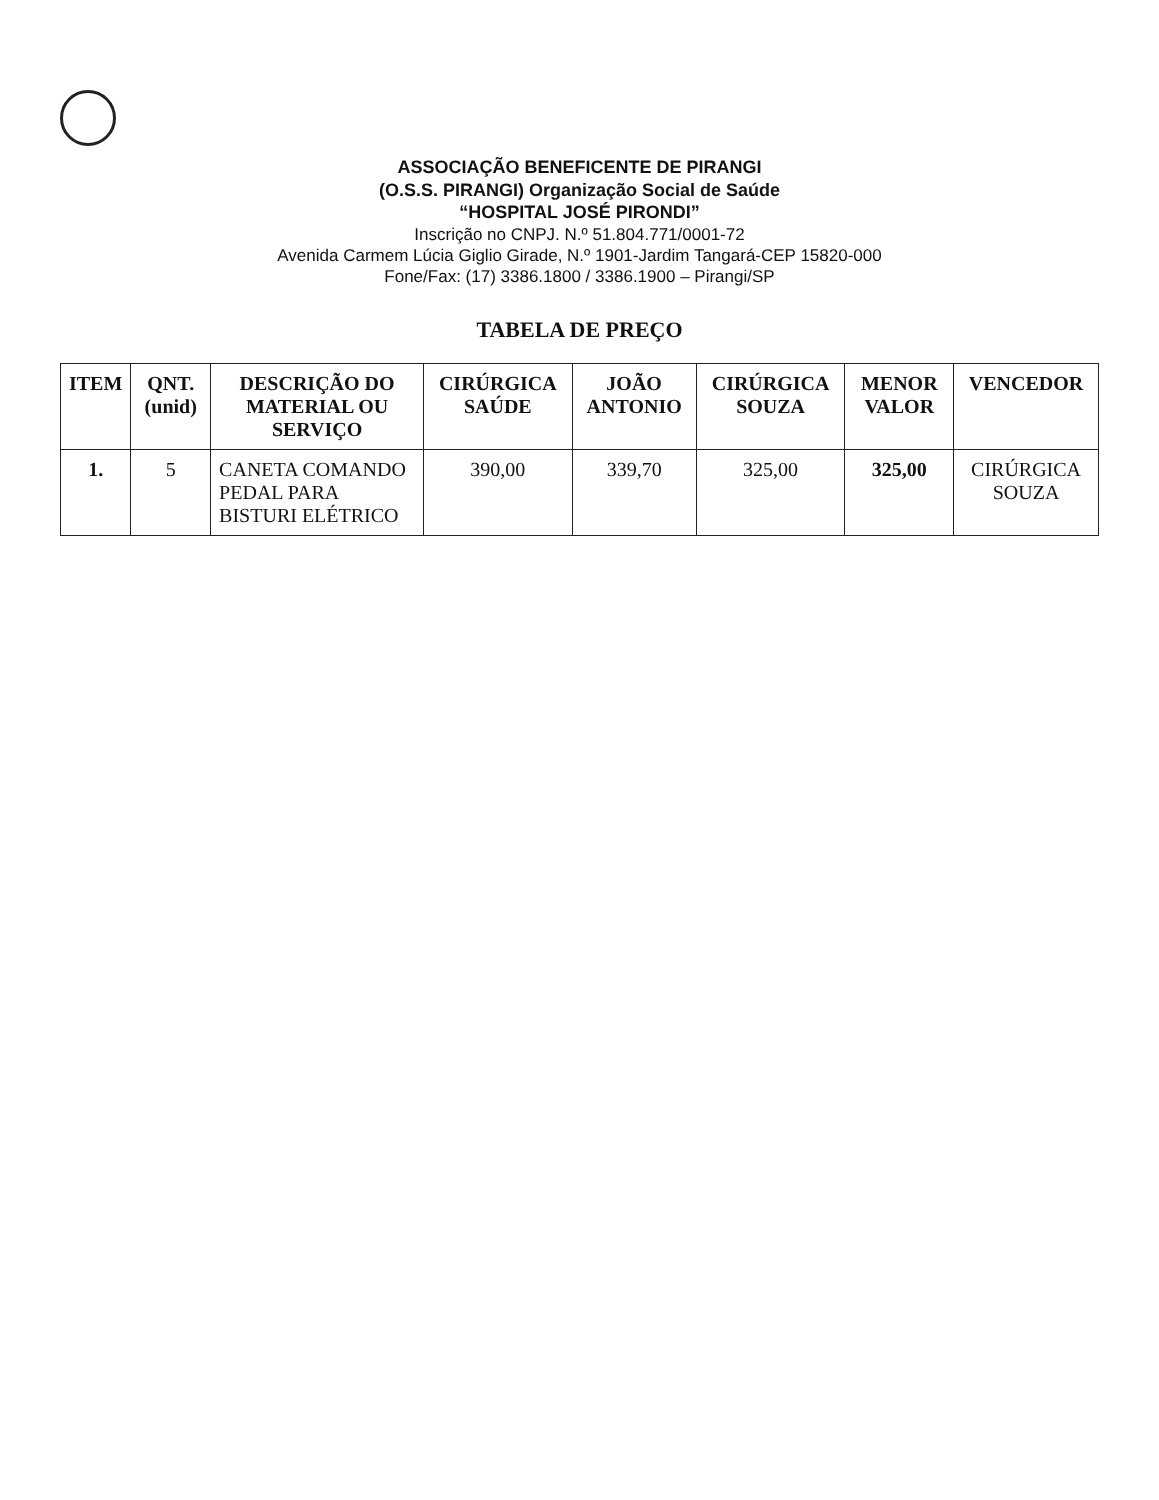ASSOCIAÇÃO BENEFICENTE DE PIRANGI
(O.S.S. PIRANGI) Organização Social de Saúde
“HOSPITAL JOSÉ PIRONDI”
Inscrição no CNPJ. N.º 51.804.771/0001-72
Avenida Carmem Lúcia Giglio Girade, N.º 1901-Jardim Tangará-CEP 15820-000
Fone/Fax: (17) 3386.1800 / 3386.1900 – Pirangi/SP
TABELA DE PREÇO
| ITEM | QNT. (unid) | DESCRIÇÃO DO MATERIAL OU SERVIÇO | CIRÚRGICA SAÚDE | JOÃO ANTONIO | CIRÚRGICA SOUZA | MENOR VALOR | VENCEDOR |
| --- | --- | --- | --- | --- | --- | --- | --- |
| 1. | 5 | CANETA COMANDO PEDAL PARA BISTURI ELÉTRICO | 390,00 | 339,70 | 325,00 | 325,00 | CIRÚRGICA SOUZA |